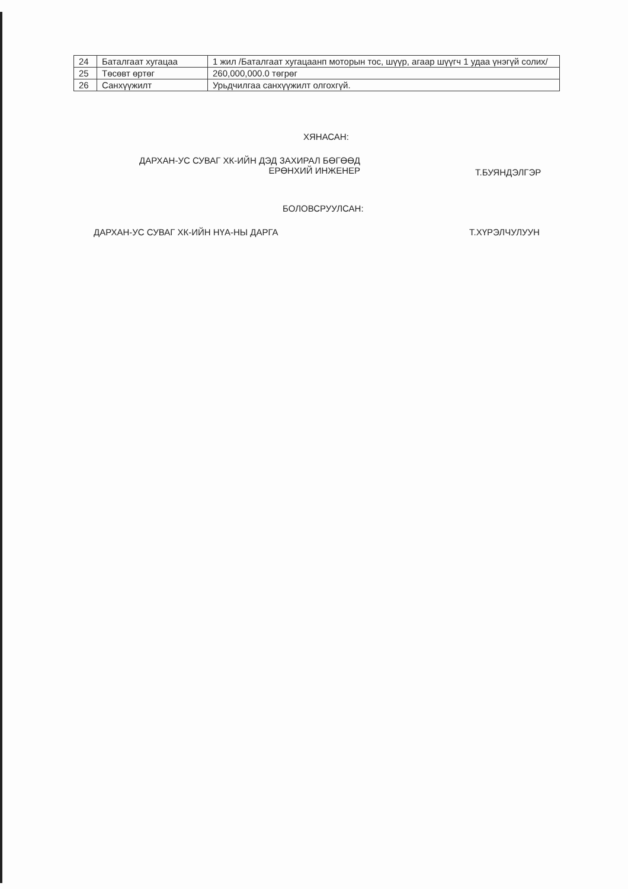| 24 | Баталгаат хугацаа | 1 жил /Баталгаат хугацаанп моторын тос, шүүр, агаар шүүгч 1 удаа үнэгүй солих/ |
| 25 | Төсөвт өртөг | 260,000,000.0 төгрөг |
| 26 | Санхүүжилт | Урьдчилгаа санхүүжилт олгохгүй. |
ХЯНАСАН:
ДАРХАН-УС СУВАГ ХК-ИЙН ДЭД ЗАХИРАЛ БӨГӨӨД
ЕРӨНХИЙ ИНЖЕНЕР
Т.БУЯНДЭЛГЭР
БОЛОВСРУУЛСАН:
ДАРХАН-УС СУВАГ ХК-ИЙН НҮА-НЫ ДАРГА
Т.ХҮРЭЛЧУЛУУН